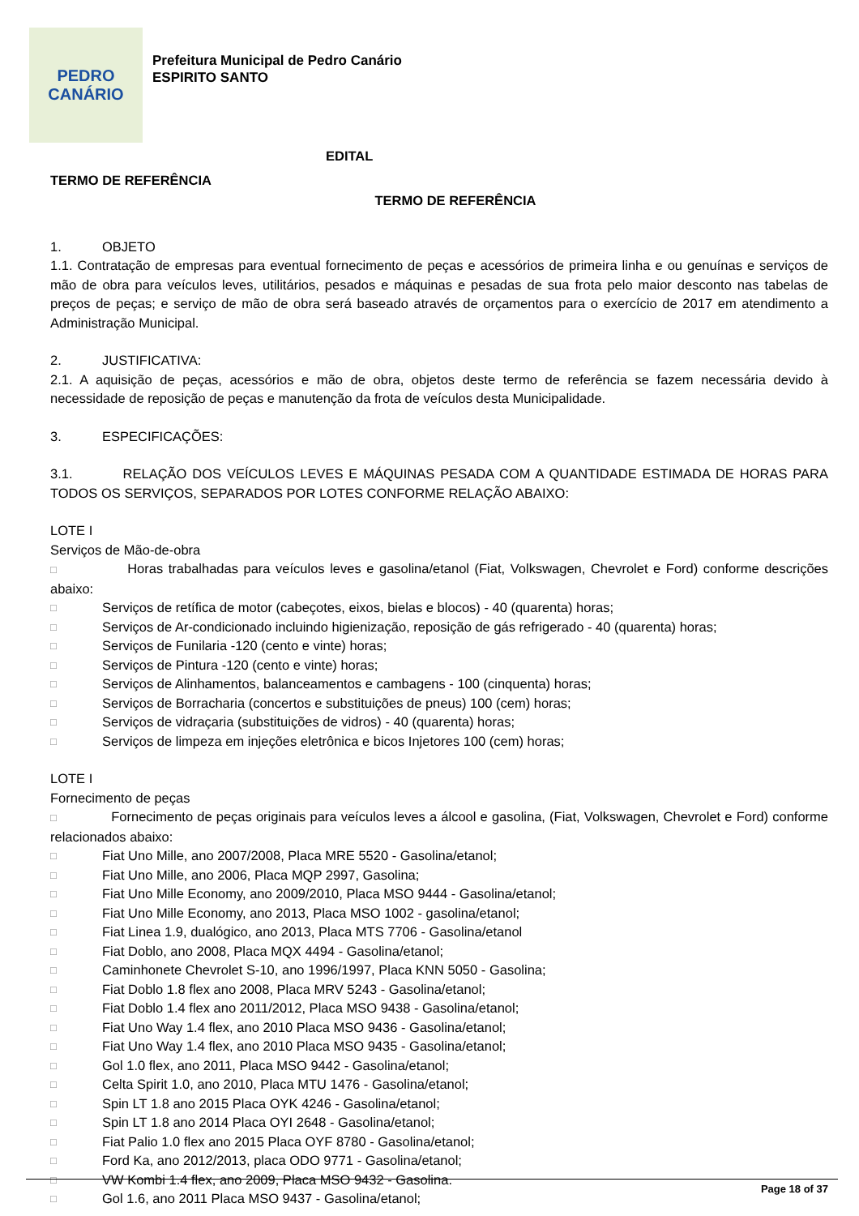PEDRO
CANÁRIO
Prefeitura Municipal de Pedro Canário
ESPIRITO SANTO
EDITAL
TERMO DE REFERÊNCIA
TERMO DE REFERÊNCIA
1. OBJETO
1.1. Contratação de empresas para eventual fornecimento de peças e acessórios de primeira linha e ou genuínas e serviços de mão de obra para veículos leves, utilitários, pesados e máquinas e pesadas de sua frota pelo maior desconto nas tabelas de preços de peças; e serviço de mão de obra será baseado através de orçamentos para o exercício de 2017 em atendimento a Administração Municipal.
2. JUSTIFICATIVA:
2.1. A aquisição de peças, acessórios e mão de obra, objetos deste termo de referência se fazem necessária devido à necessidade de reposição de peças e manutenção da frota de veículos desta Municipalidade.
3. ESPECIFICAÇÕES:
3.1. RELAÇÃO DOS VEÍCULOS LEVES E MÁQUINAS PESADA COM A QUANTIDADE ESTIMADA DE HORAS PARA TODOS OS SERVIÇOS, SEPARADOS POR LOTES CONFORME RELAÇÃO ABAIXO:
LOTE I
Serviços de Mão-de-obra
□ Horas trabalhadas para veículos leves e gasolina/etanol (Fiat, Volkswagen, Chevrolet e Ford) conforme descrições abaixo:
□ Serviços de retífica de motor (cabeçotes, eixos, bielas e blocos) - 40 (quarenta) horas;
□ Serviços de Ar-condicionado incluindo higienização, reposição de gás refrigerado - 40 (quarenta) horas;
□ Serviços de Funilaria -120 (cento e vinte) horas;
□ Serviços de Pintura -120 (cento e vinte) horas;
□ Serviços de Alinhamentos, balanceamentos e cambagens - 100 (cinquenta) horas;
□ Serviços de Borracharia (concertos e substituições de pneus) 100 (cem) horas;
□ Serviços de vidraçaria (substituições de vidros) - 40 (quarenta) horas;
□ Serviços de limpeza em injeções eletrônica e bicos Injetores 100 (cem) horas;
LOTE I
Fornecimento de peças
□ Fornecimento de peças originais para veículos leves a álcool e gasolina, (Fiat, Volkswagen, Chevrolet e Ford) conforme relacionados abaixo:
□ Fiat Uno Mille, ano 2007/2008, Placa MRE 5520 - Gasolina/etanol;
□ Fiat Uno Mille, ano 2006, Placa MQP 2997, Gasolina;
□ Fiat Uno Mille Economy, ano 2009/2010, Placa MSO 9444 - Gasolina/etanol;
□ Fiat Uno Mille Economy, ano 2013, Placa MSO 1002 - gasolina/etanol;
□ Fiat Linea 1.9, dualógico, ano 2013, Placa MTS 7706 - Gasolina/etanol
□ Fiat Doblo, ano 2008, Placa MQX 4494 - Gasolina/etanol;
□ Caminhonete Chevrolet S-10, ano 1996/1997, Placa KNN 5050 - Gasolina;
□ Fiat Doblo 1.8 flex ano 2008, Placa MRV 5243 - Gasolina/etanol;
□ Fiat Doblo 1.4 flex ano 2011/2012, Placa MSO 9438 - Gasolina/etanol;
□ Fiat Uno Way 1.4 flex, ano 2010 Placa MSO 9436 - Gasolina/etanol;
□ Fiat Uno Way 1.4 flex, ano 2010 Placa MSO 9435 - Gasolina/etanol;
□ Gol 1.0 flex, ano 2011, Placa MSO 9442 - Gasolina/etanol;
□ Celta Spirit 1.0, ano 2010, Placa MTU 1476 - Gasolina/etanol;
□ Spin LT 1.8 ano 2015 Placa OYK 4246 - Gasolina/etanol;
□ Spin LT 1.8 ano 2014 Placa OYI 2648 - Gasolina/etanol;
□ Fiat Palio 1.0 flex ano 2015 Placa OYF 8780 - Gasolina/etanol;
□ Ford Ka, ano 2012/2013, placa ODO 9771 - Gasolina/etanol;
□ VW Kombi 1.4 flex, ano 2009, Placa MSO 9432 - Gasolina.
□ Gol 1.6, ano 2011 Placa MSO 9437 - Gasolina/etanol;
Page 18 of 37